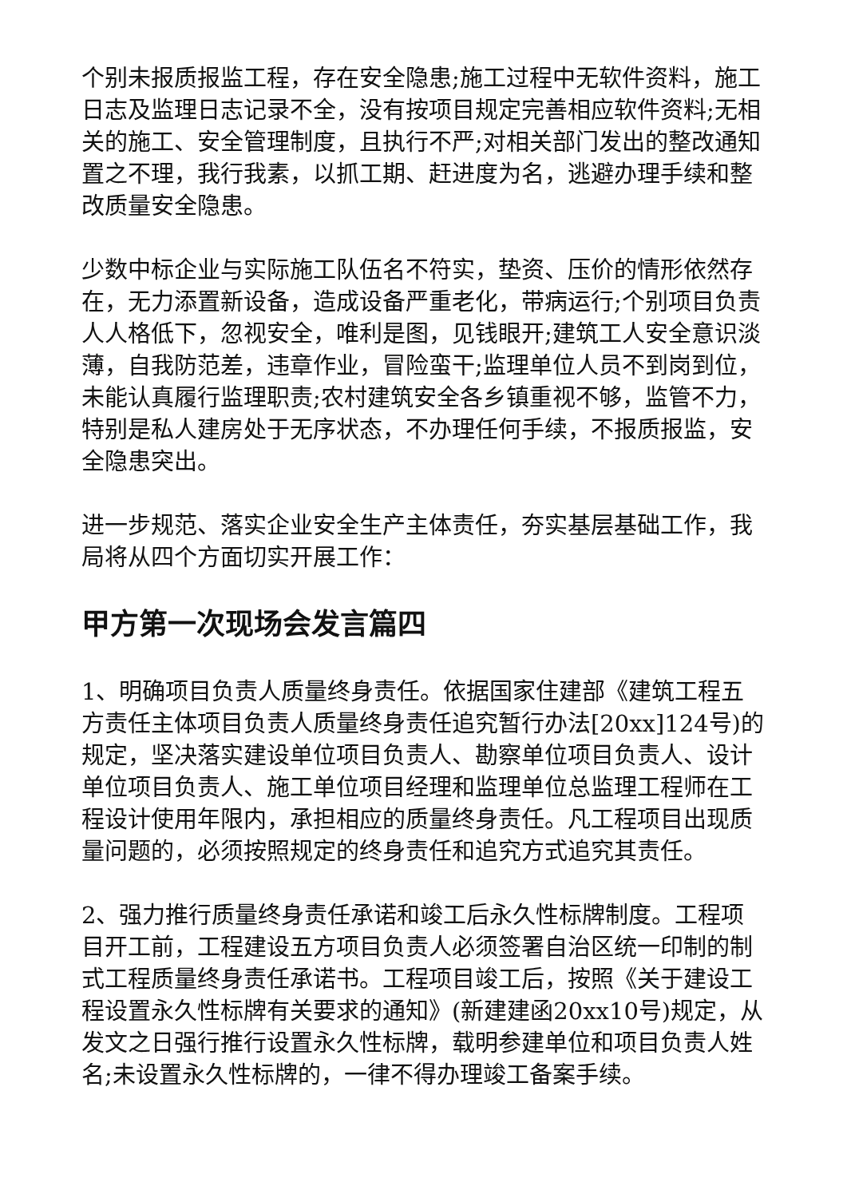个别未报质报监工程，存在安全隐患;施工过程中无软件资料，施工日志及监理日志记录不全，没有按项目规定完善相应软件资料;无相关的施工、安全管理制度，且执行不严;对相关部门发出的整改通知置之不理，我行我素，以抓工期、赶进度为名，逃避办理手续和整改质量安全隐患。
少数中标企业与实际施工队伍名不符实，垫资、压价的情形依然存在，无力添置新设备，造成设备严重老化，带病运行;个别项目负责人人格低下，忽视安全，唯利是图，见钱眼开;建筑工人安全意识淡薄，自我防范差，违章作业，冒险蛮干;监理单位人员不到岗到位，未能认真履行监理职责;农村建筑安全各乡镇重视不够，监管不力，特别是私人建房处于无序状态，不办理任何手续，不报质报监，安全隐患突出。
进一步规范、落实企业安全生产主体责任，夯实基层基础工作，我局将从四个方面切实开展工作：
甲方第一次现场会发言篇四
1、明确项目负责人质量终身责任。依据国家住建部《建筑工程五方责任主体项目负责人质量终身责任追究暂行办法[20xx]124号)的规定，坚决落实建设单位项目负责人、勘察单位项目负责人、设计单位项目负责人、施工单位项目经理和监理单位总监理工程师在工程设计使用年限内，承担相应的质量终身责任。凡工程项目出现质量问题的，必须按照规定的终身责任和追究方式追究其责任。
2、强力推行质量终身责任承诺和竣工后永久性标牌制度。工程项目开工前，工程建设五方项目负责人必须签署自治区统一印制的制式工程质量终身责任承诺书。工程项目竣工后，按照《关于建设工程设置永久性标牌有关要求的通知》(新建建函20xx10号)规定，从发文之日强行推行设置永久性标牌，载明参建单位和项目负责人姓名;未设置永久性标牌的，一律不得办理竣工备案手续。